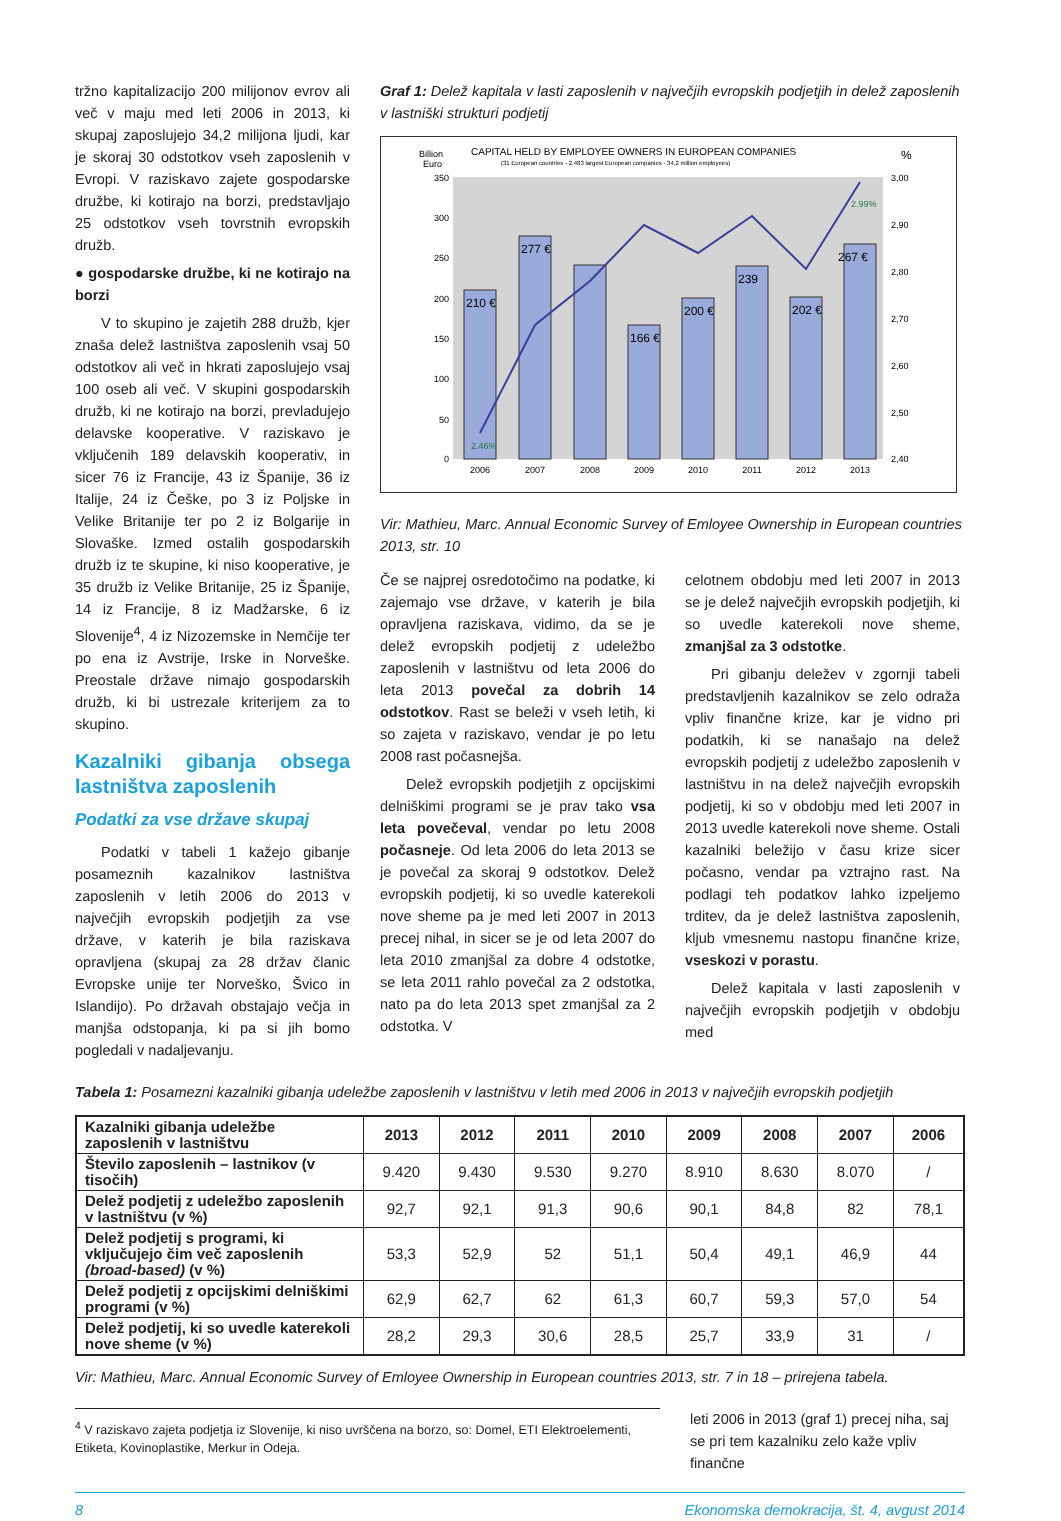tržno kapitalizacijo 200 milijonov evrov ali več v maju med leti 2006 in 2013, ki skupaj zaposlujejo 34,2 milijona ljudi, kar je skoraj 30 odstotkov vseh zaposlenih v Evropi. V raziskavo zajete gospodarske družbe, ki kotirajo na borzi, predstavljajo 25 odstotkov vseh tovrstnih evropskih družb.
● gospodarske družbe, ki ne kotirajo na borzi
V to skupino je zajetih 288 družb, kjer znaša delež lastništva zaposlenih vsaj 50 odstotkov ali več in hkrati zaposlujejo vsaj 100 oseb ali več. V skupini gospodarskih družb, ki ne kotirajo na borzi, prevladujejo delavske kooperative. V raziskavo je vključenih 189 delavskih kooperativ, in sicer 76 iz Francije, 43 iz Španije, 36 iz Italije, 24 iz Češke, po 3 iz Poljske in Velike Britanije ter po 2 iz Bolgarije in Slovaške. Izmed ostalih gospodarskih družb iz te skupine, ki niso kooperative, je 35 družb iz Velike Britanije, 25 iz Španije, 14 iz Francije, 8 iz Madžarske, 6 iz Slovenije<sup>4</sup>, 4 iz Nizozemske in Nemčije ter po ena iz Avstrije, Irske in Norveške. Preostale države nimajo gospodarskih družb, ki bi ustrezale kriterijem za to skupino.
Kazalniki gibanja obsega lastništva zaposlenih
Podatki za vse države skupaj
Podatki v tabeli 1 kažejo gibanje posameznih kazalnikov lastništva zaposlenih v letih 2006 do 2013 v največjih evropskih podjetjih za vse države, v katerih je bila raziskava opravljena (skupaj za 28 držav članic Evropske unije ter Norveško, Švico in Islandijo). Po državah obstajajo večja in manjša odstopanja, ki pa si jih bomo pogledali v nadaljevanju.
Graf 1: Delež kapitala v lasti zaposlenih v največjih evropskih podjetjih in delež zaposlenih v lastniški strukturi podjetij
Billion
Euro
CAPITAL HELD BY EMPLOYEE OWNERS IN EUROPEAN COMPANIES
(31 European countries - 2.483 largest European companies - 34,2 million employees)
%
210 €
277 €
166 €
200 €
239
202 €
267 €
2.46%
2.99%
350
300
250
200
150
100
50
0
3,00
2,90
2,80
2,70
2,60
2,50
2,40
2006
2007
2008
2009
2010
2011
2012
2013
Vir: Mathieu, Marc. Annual Economic Survey of Emloyee Ownership in European countries 2013, str. 10
Če se najprej osredotočimo na podatke, ki zajemajo vse države, v katerih je bila opravljena raziskava, vidimo, da se je delež evropskih podjetij z udeležbo zaposlenih v lastništvu od leta 2006 do leta 2013 povečal za dobrih 14 odstotkov. Rast se beleži v vseh letih, ki so zajeta v raziskavo, vendar je po letu 2008 rast počasnejša.
Delež evropskih podjetjih z opcijskimi delniškimi programi se je prav tako vsa leta povečeval, vendar po letu 2008 počasneje. Od leta 2006 do leta 2013 se je povečal za skoraj 9 odstotkov. Delež evropskih podjetij, ki so uvedle katerekoli nove sheme pa je med leti 2007 in 2013 precej nihal, in sicer se je od leta 2007 do leta 2010 zmanjšal za dobre 4 odstotke, se leta 2011 rahlo povečal za 2 odstotka, nato pa do leta 2013 spet zmanjšal za 2 odstotka. V
celotnem obdobju med leti 2007 in 2013 se je delež največjih evropskih podjetjih, ki so uvedle katerekoli nove sheme, zmanjšal za 3 odstotke.
Pri gibanju deležev v zgornji tabeli predstavljenih kazalnikov se zelo odraža vpliv finančne krize, kar je vidno pri podatkih, ki se nanašajo na delež evropskih podjetij z udeležbo zaposlenih v lastništvu in na delež največjih evropskih podjetij, ki so v obdobju med leti 2007 in 2013 uvedle katerekoli nove sheme. Ostali kazalniki beležijo v času krize sicer počasno, vendar pa vztrajno rast. Na podlagi teh podatkov lahko izpeljemo trditev, da je delež lastništva zaposlenih, kljub vmesnemu nastopu finančne krize, vseskozi v porastu.
Delež kapitala v lasti zaposlenih v največjih evropskih podjetjih v obdobju med
Tabela 1: Posamezni kazalniki gibanja udeležbe zaposlenih v lastništvu v letih med 2006 in 2013 v največjih evropskih podjetjih
| Kazalniki gibanja udeležbe zaposlenih v lastništvu | 2013 | 2012 | 2011 | 2010 | 2009 | 2008 | 2007 | 2006 |
| Število zaposlenih – lastnikov (v tisočih) | 9.420 | 9.430 | 9.530 | 9.270 | 8.910 | 8.630 | 8.070 | / |
| Delež podjetij z udeležbo zaposlenih v lastništvu (v %) | 92,7 | 92,1 | 91,3 | 90,6 | 90,1 | 84,8 | 82 | 78,1 |
| Delež podjetij s programi, ki vključujejo čim več zaposlenih (broad-based) (v %) | 53,3 | 52,9 | 52 | 51,1 | 50,4 | 49,1 | 46,9 | 44 |
| Delež podjetij z opcijskimi delniškimi programi (v %) | 62,9 | 62,7 | 62 | 61,3 | 60,7 | 59,3 | 57,0 | 54 |
| Delež podjetij, ki so uvedle katerekoli nove sheme (v %) | 28,2 | 29,3 | 30,6 | 28,5 | 25,7 | 33,9 | 31 | / |
Vir: Mathieu, Marc. Annual Economic Survey of Emloyee Ownership in European countries 2013, str. 7 in 18 – prirejena tabela.
<sup>4</sup> V raziskavo zajeta podjetja iz Slovenije, ki niso uvrščena na borzo, so: Domel, ETI Elektroelementi, Etiketa, Kovinoplastike, Merkur in Odeja.
leti 2006 in 2013 (graf 1) precej niha, saj se pri tem kazalniku zelo kaže vpliv finančne
8 Ekonomska demokracija, št. 4, avgust 2014